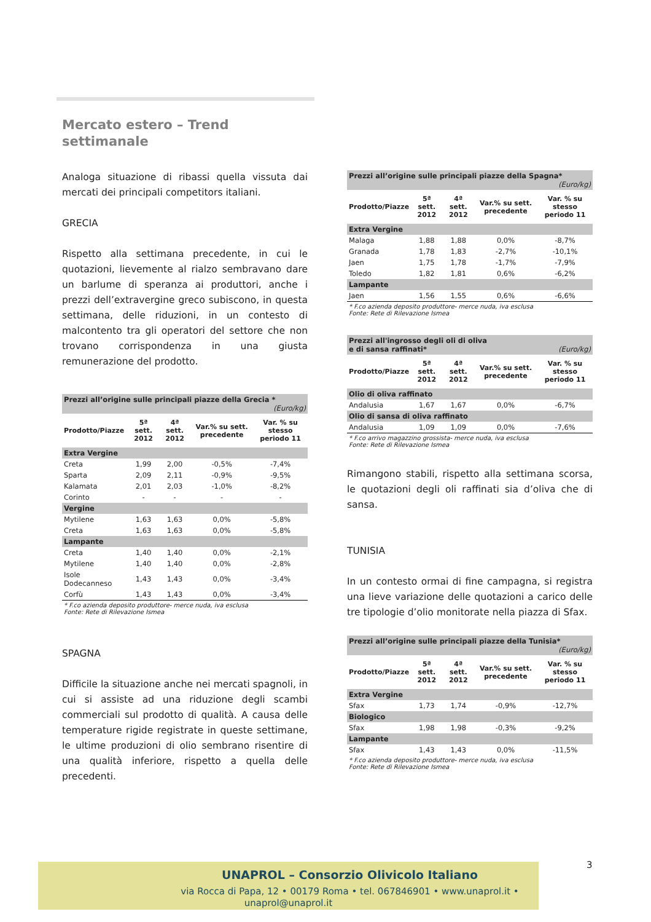Mercato estero – Trend settimanale
Analoga situazione di ribassi quella vissuta dai mercati dei principali competitors italiani.
GRECIA
Rispetto alla settimana precedente, in cui le quotazioni, lievemente al rialzo sembravano dare un barlume di speranza ai produttori, anche i prezzi dell’extravergine greco subiscono, in questa settimana, delle riduzioni, in un contesto di malcontento tra gli operatori del settore che non trovano corrispondenza in una giusta remunerazione del prodotto.
| Prezzi all’origine sulle principali piazze della Grecia * (Euro/kg) | | | | |
| Prodotto/Piazze | 5ª sett. 2012 | 4ª sett. 2012 | Var.% su sett. precedente | Var. % su stesso periodo 11 |
| Extra Vergine | | | | |
| Creta | 1,99 | 2,00 | -0,5% | -7,4% |
| Sparta | 2,09 | 2,11 | -0,9% | -9,5% |
| Kalamata | 2,01 | 2,03 | -1,0% | -8,2% |
| Corinto | - | - | - | - |
| Vergine | | | | |
| Mytilene | 1,63 | 1,63 | 0,0% | -5,8% |
| Creta | 1,63 | 1,63 | 0,0% | -5,8% |
| Lampante | | | | |
| Creta | 1,40 | 1,40 | 0,0% | -2,1% |
| Mytilene | 1,40 | 1,40 | 0,0% | -2,8% |
| Isole Dodecanneso | 1,43 | 1,43 | 0,0% | -3,4% |
| Corfù | 1,43 | 1,43 | 0,0% | -3,4% |
* F.co azienda deposito produttore- merce nuda, iva esclusa
Fonte: Rete di Rilevazione Ismea
SPAGNA
Difficile la situazione anche nei mercati spagnoli, in cui si assiste ad una riduzione degli scambi commerciali sul prodotto di qualità. A causa delle temperature rigide registrate in queste settimane, le ultime produzioni di olio sembrano risentire di una qualità inferiore, rispetto a quella delle precedenti.
| Prezzi all’origine sulle principali piazze della Spagna* (Euro/kg) | | | | |
| Prodotto/Piazze | 5ª sett. 2012 | 4ª sett. 2012 | Var.% su sett. precedente | Var. % su stesso periodo 11 |
| Extra Vergine | | | | |
| Malaga | 1,88 | 1,88 | 0,0% | -8,7% |
| Granada | 1,78 | 1,83 | -2,7% | -10,1% |
| Jaen | 1,75 | 1,78 | -1,7% | -7,9% |
| Toledo | 1,82 | 1,81 | 0,6% | -6,2% |
| Lampante | | | | |
| Jaen | 1,56 | 1,55 | 0,6% | -6,6% |
* F.co azienda deposito produttore- merce nuda, iva esclusa
Fonte: Rete di Rilevazione Ismea
| Prezzi all'ingrosso degli oli di oliva e di sansa raffinati* (Euro/kg) | | | | |
| Prodotto/Piazze | 5ª sett. 2012 | 4ª sett. 2012 | Var.% su sett. precedente | Var. % su stesso periodo 11 |
| Olio di oliva raffinato | | | | |
| Andalusia | 1,67 | 1,67 | 0,0% | -6,7% |
| Olio di sansa di oliva raffinato | | | | |
| Andalusia | 1,09 | 1,09 | 0,0% | -7,6% |
* F.co arrivo magazzino grossista- merce nuda, iva esclusa
Fonte: Rete di Rilevazione Ismea
Rimangono stabili, rispetto alla settimana scorsa, le quotazioni degli oli raffinati sia d’oliva che di sansa.
TUNISIA
In un contesto ormai di fine campagna, si registra una lieve variazione delle quotazioni a carico delle tre tipologie d’olio monitorate nella piazza di Sfax.
| Prezzi all’origine sulle principali piazze della Tunisia* (Euro/kg) | | | | |
| Prodotto/Piazze | 5ª sett. 2012 | 4ª sett. 2012 | Var.% su sett. precedente | Var. % su stesso periodo 11 |
| Extra Vergine | | | | |
| Sfax | 1,73 | 1,74 | -0,9% | -12,7% |
| Biologico | | | | |
| Sfax | 1,98 | 1,98 | -0,3% | -9,2% |
| Lampante | | | | |
| Sfax | 1,43 | 1,43 | 0,0% | -11,5% |
* F.co azienda deposito produttore- merce nuda, iva esclusa
Fonte: Rete di Rilevazione Ismea
3
UNAPROL – Consorzio Olivicolo Italiano
via Rocca di Papa, 12 • 00179 Roma • tel. 067846901 • www.unaprol.it • unaprol@unaprol.it